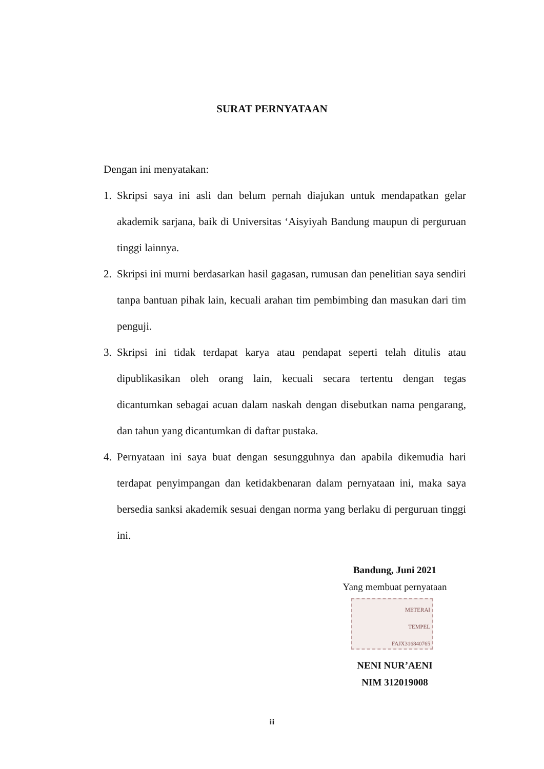SURAT PERNYATAAN
Dengan ini menyatakan:
1. Skripsi saya ini asli dan belum pernah diajukan untuk mendapatkan gelar akademik sarjana, baik di Universitas ‘Aisyiyah Bandung maupun di perguruan tinggi lainnya.
2. Skripsi ini murni berdasarkan hasil gagasan, rumusan dan penelitian saya sendiri tanpa bantuan pihak lain, kecuali arahan tim pembimbing dan masukan dari tim penguji.
3. Skripsi ini tidak terdapat karya atau pendapat seperti telah ditulis atau dipublikasikan oleh orang lain, kecuali secara tertentu dengan tegas dicantumkan sebagai acuan dalam naskah dengan disebutkan nama pengarang, dan tahun yang dicantumkan di daftar pustaka.
4. Pernyataan ini saya buat dengan sesungguhnya dan apabila dikemudia hari terdapat penyimpangan dan ketidakbenaran dalam pernyataan ini, maka saya bersedia sanksi akademik sesuai dengan norma yang berlaku di perguruan tinggi ini.
Bandung, Juni 2021
Yang membuat pernyataan
METERAI
TEMPEL
FAJX316840765
NENI NUR’AENI
NIM 312019008
iii